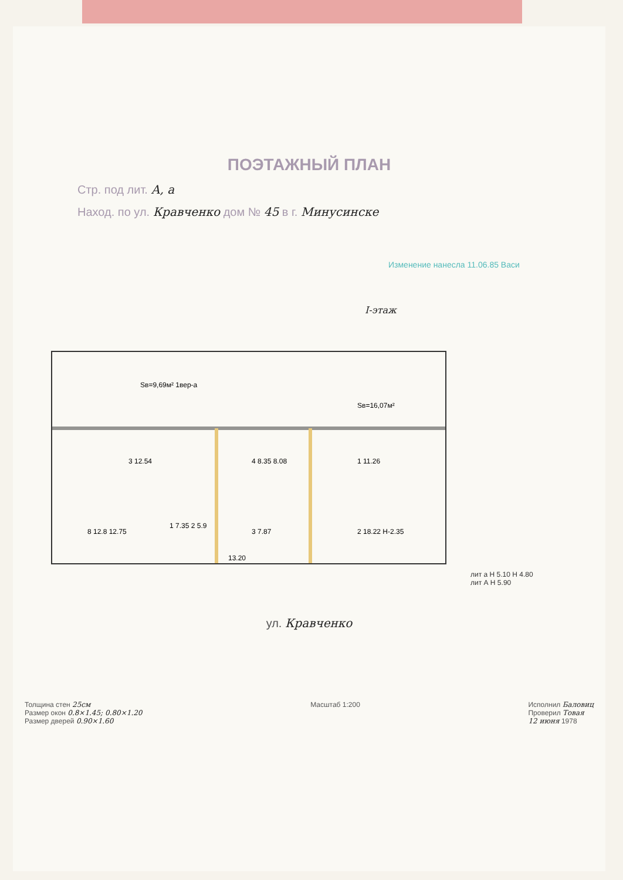ПОЭТАЖНЫЙ ПЛАН
Стр. под лит. А, а
Наход. по ул. Кравченко дом № 45 в г. Минусинске
Изменение нанесла 11.06.85 Васи
I-этаж
Sв=9,69м² 1вер-а
Sв=16,07м²
3 12.54
4 8.35 8.08
1 11.26
8 12.8 12.75
1 7.35 2 5.9
3 7.87
2 18.22 Н-2.35
13.20
лит а Н 5.10 Н 4.80
лит А Н 5.90
ул. Кравченко
Толщина стен 25см
Размер окон 0.8×1.45; 0.80×1.20
Размер дверей 0.90×1.60
Масштаб 1:200 Исполнил Баловиц
Проверил Товая
12 июня 1978